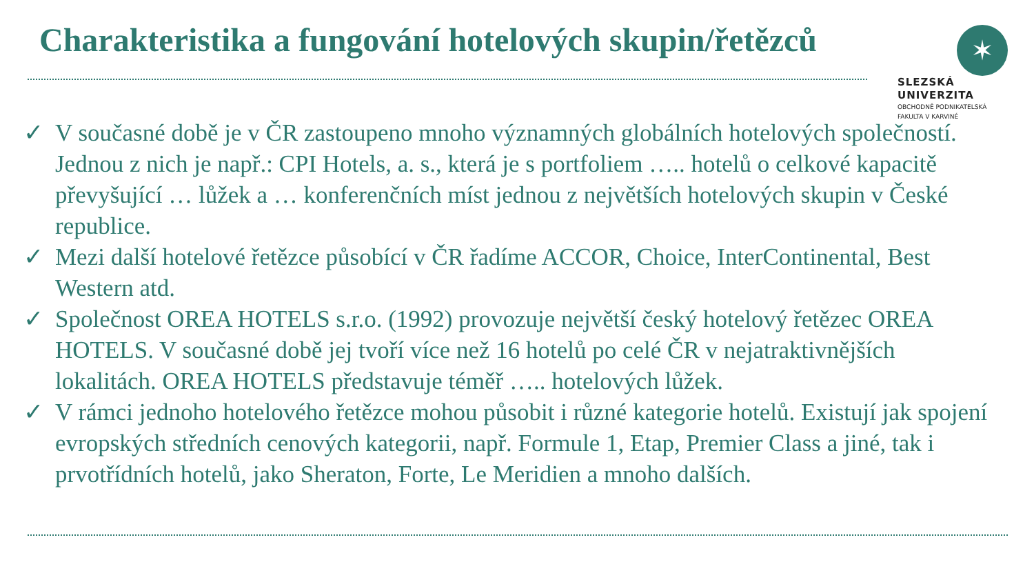Charakteristika a fungování hotelových skupin/řetězců
✶
SLEZSKÁ
UNIVERZITA
OBCHODNĚ PODNIKATELSKÁ
FAKULTA V KARVINÉ
✓ V současné době je v ČR zastoupeno mnoho významných globálních hotelových společností. Jednou z nich je např.: CPI Hotels, a. s., která je s portfoliem ….. hotelů o celkové kapacitě převyšující … lůžek a … konferenčních míst jednou z největších hotelových skupin v České republice.
✓ Mezi další hotelové řetězce působící v ČR řadíme ACCOR, Choice, InterContinental, Best Western atd.
✓ Společnost OREA HOTELS s.r.o. (1992) provozuje největší český hotelový řetězec OREA HOTELS. V současné době jej tvoří více než 16 hotelů po celé ČR v nejatraktivnějších lokalitách. OREA HOTELS představuje téměř ….. hotelových lůžek.
✓ V rámci jednoho hotelového řetězce mohou působit i různé kategorie hotelů. Existují jak spojení evropských středních cenových kategorii, např. Formule 1, Etap, Premier Class a jiné, tak i prvotřídních hotelů, jako Sheraton, Forte, Le Meridien a mnoho dalších.